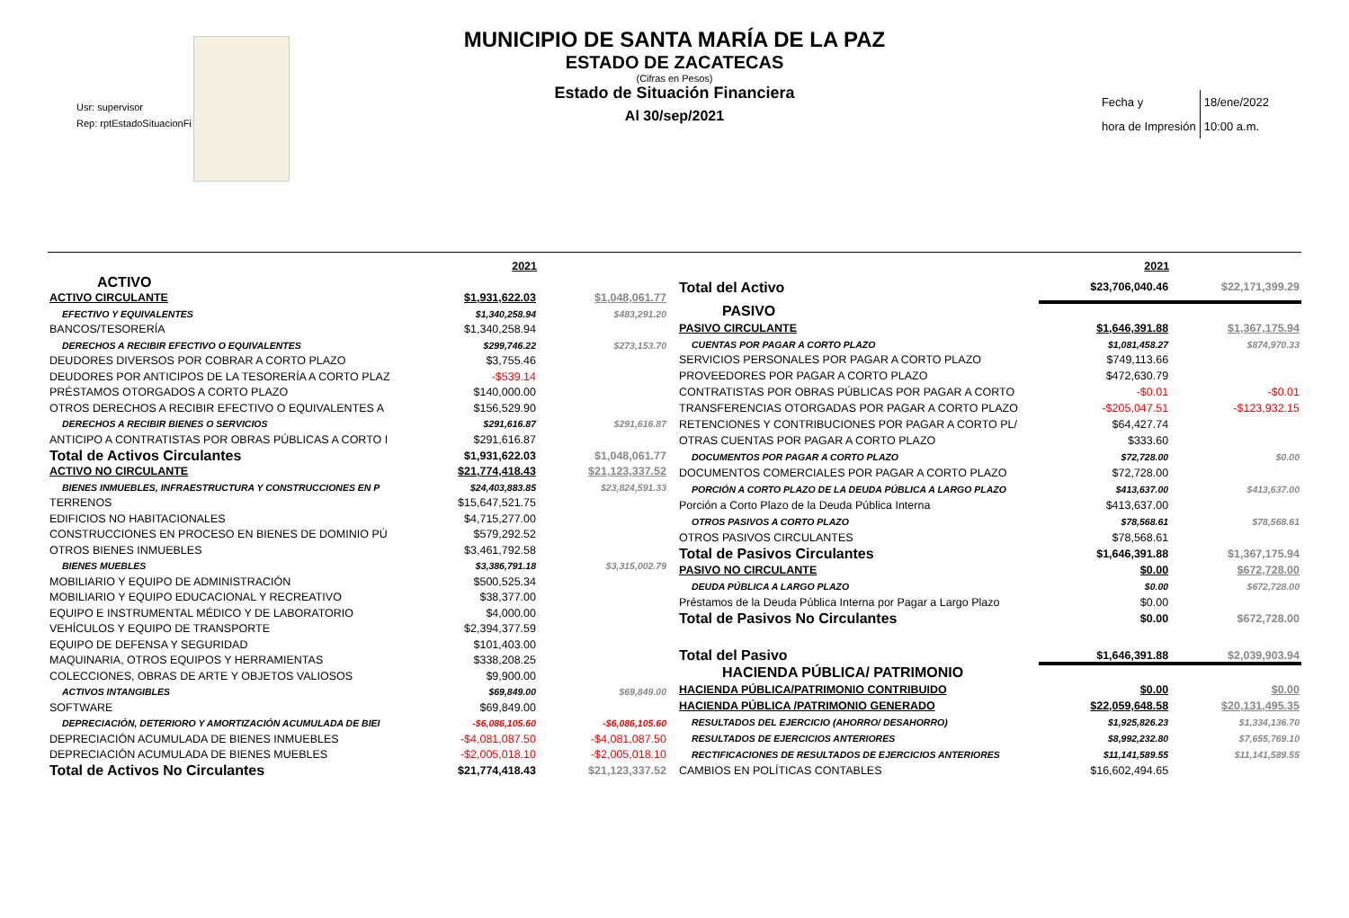MUNICIPIO DE SANTA MARÍA DE LA PAZ
ESTADO DE ZACATECAS
(Cifras en Pesos)
Estado de Situación Financiera
Al 30/sep/2021
Usr: supervisor
Rep: rptEstadoSituacionFi
| Fecha y | 18/ene/2022 |
| hora de Impresión | 10:00 a.m. |
| | 2021 | |
| ACTIVO | | |
| ACTIVO CIRCULANTE | $1,931,622.03 | $1,048,061.77 |
| EFECTIVO Y EQUIVALENTES | $1,340,258.94 | $483,291.20 |
| BANCOS/TESORERÍA | $1,340,258.94 | |
| DERECHOS A RECIBIR EFECTIVO O EQUIVALENTES | $299,746.22 | $273,153.70 |
| DEUDORES DIVERSOS POR COBRAR A CORTO PLAZO | $3,755.46 | |
| DEUDORES POR ANTICIPOS DE LA TESORERÍA A CORTO PLAZ | -$539.14 | |
| PRÉSTAMOS OTORGADOS A CORTO PLAZO | $140,000.00 | |
| OTROS DERECHOS A RECIBIR EFECTIVO O EQUIVALENTES A | $156,529.90 | |
| DERECHOS A RECIBIR BIENES O SERVICIOS | $291,616.87 | $291,616.87 |
| ANTICIPO A CONTRATISTAS POR OBRAS PÚBLICAS A CORTO I | $291,616.87 | |
| Total de Activos Circulantes | $1,931,622.03 | $1,048,061.77 |
| ACTIVO NO CIRCULANTE | $21,774,418.43 | $21,123,337.52 |
| BIENES INMUEBLES, INFRAESTRUCTURA Y CONSTRUCCIONES EN P | $24,403,883.85 | $23,824,591.33 |
| TERRENOS | $15,647,521.75 | |
| EDIFICIOS NO HABITACIONALES | $4,715,277.00 | |
| CONSTRUCCIONES EN PROCESO EN BIENES DE DOMINIO PÚ | $579,292.52 | |
| OTROS BIENES INMUEBLES | $3,461,792.58 | |
| BIENES MUEBLES | $3,386,791.18 | $3,315,002.79 |
| MOBILIARIO Y EQUIPO DE ADMINISTRACIÓN | $500,525.34 | |
| MOBILIARIO Y EQUIPO EDUCACIONAL Y RECREATIVO | $38,377.00 | |
| EQUIPO E INSTRUMENTAL MÉDICO Y DE LABORATORIO | $4,000.00 | |
| VEHÍCULOS Y EQUIPO DE TRANSPORTE | $2,394,377.59 | |
| EQUIPO DE DEFENSA Y SEGURIDAD | $101,403.00 | |
| MAQUINARIA, OTROS EQUIPOS Y HERRAMIENTAS | $338,208.25 | |
| COLECCIONES, OBRAS DE ARTE Y OBJETOS VALIOSOS | $9,900.00 | |
| ACTIVOS INTANGIBLES | $69,849.00 | $69,849.00 |
| SOFTWARE | $69,849.00 | |
| DEPRECIACIÓN, DETERIORO Y AMORTIZACIÓN ACUMULADA DE BIEI | -$6,086,105.60 | -$6,086,105.60 |
| DEPRECIACIÓN ACUMULADA DE BIENES INMUEBLES | -$4,081,087.50 | -$4,081,087.50 |
| DEPRECIACIÓN ACUMULADA DE BIENES MUEBLES | -$2,005,018.10 | -$2,005,018.10 |
| Total de Activos No Circulantes | $21,774,418.43 | $21,123,337.52 |
| | 2021 | |
| Total del Activo | $23,706,040.46 | $22,171,399.29 |
| PASIVO | | |
| PASIVO CIRCULANTE | $1,646,391.88 | $1,367,175.94 |
| CUENTAS POR PAGAR A CORTO PLAZO | $1,081,458.27 | $874,970.33 |
| SERVICIOS PERSONALES POR PAGAR A CORTO PLAZO | $749,113.66 | |
| PROVEEDORES POR PAGAR A CORTO PLAZO | $472,630.79 | |
| CONTRATISTAS POR OBRAS PÚBLICAS POR PAGAR A CORTO | -$0.01 | -$0.01 |
| TRANSFERENCIAS OTORGADAS POR PAGAR A CORTO PLAZO | -$205,047.51 | -$123,932.15 |
| RETENCIONES Y CONTRIBUCIONES POR PAGAR A CORTO PL/ | $64,427.74 | |
| OTRAS CUENTAS POR PAGAR A CORTO PLAZO | $333.60 | |
| DOCUMENTOS POR PAGAR A CORTO PLAZO | $72,728.00 | $0.00 |
| DOCUMENTOS COMERCIALES POR PAGAR A CORTO PLAZO | $72,728.00 | |
| PORCIÓN A CORTO PLAZO DE LA DEUDA PÚBLICA A LARGO PLAZO | $413,637.00 | $413,637.00 |
| Porción a Corto Plazo de la Deuda Pública Interna | $413,637.00 | |
| OTROS PASIVOS A CORTO PLAZO | $78,568.61 | $78,568.61 |
| OTROS PASIVOS CIRCULANTES | $78,568.61 | |
| Total de Pasivos Circulantes | $1,646,391.88 | $1,367,175.94 |
| PASIVO NO CIRCULANTE | $0.00 | $672,728.00 |
| DEUDA PÚBLICA A LARGO PLAZO | $0.00 | $672,728.00 |
| Préstamos de la Deuda Pública Interna por Pagar a Largo Plazo | $0.00 | |
| Total de Pasivos No Circulantes | $0.00 | $672,728.00 |
| Total del Pasivo | $1,646,391.88 | $2,039,903.94 |
| HACIENDA PÚBLICA/ PATRIMONIO | | |
| HACIENDA PÚBLICA/PATRIMONIO CONTRIBUIDO | $0.00 | $0.00 |
| HACIENDA PÚBLICA /PATRIMONIO GENERADO | $22,059,648.58 | $20,131,495.35 |
| RESULTADOS DEL EJERCICIO (AHORRO/ DESAHORRO) | $1,925,826.23 | $1,334,136.70 |
| RESULTADOS DE EJERCICIOS ANTERIORES | $8,992,232.80 | $7,655,769.10 |
| RECTIFICACIONES DE RESULTADOS DE EJERCICIOS ANTERIORES | $11,141,589.55 | $11,141,589.55 |
| CAMBIOS EN POLÍTICAS CONTABLES | $16,602,494.65 | |